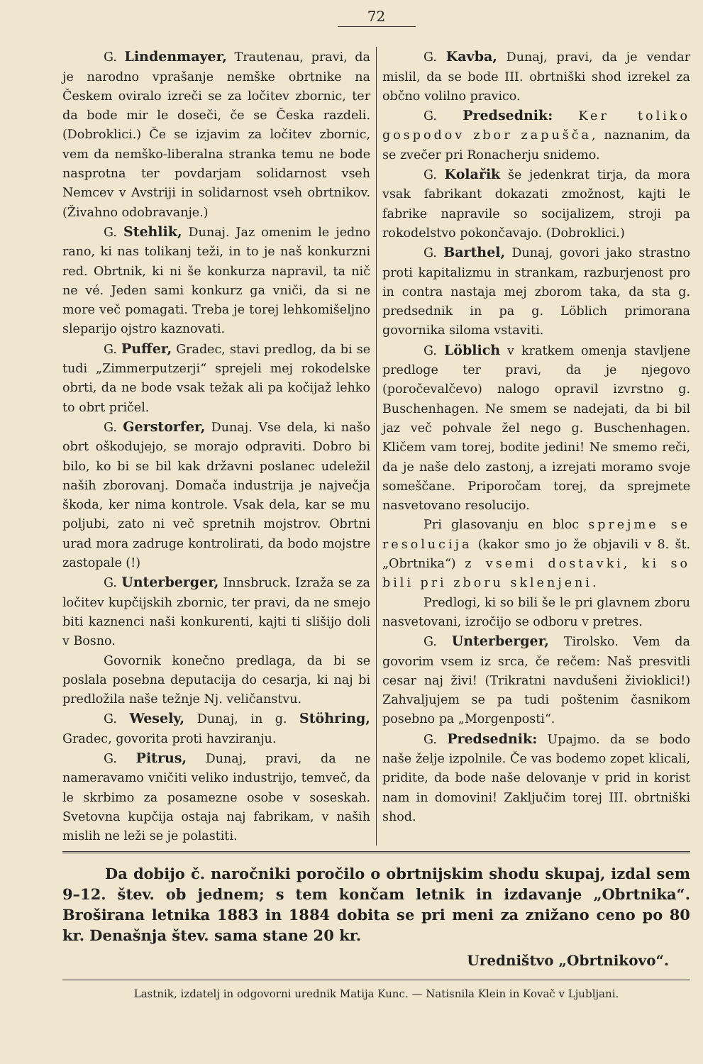72
G. Lindenmayer, Trautenau, pravi, da je narodno vprašanje nemške obrtnike na Českem oviralo izreči se za ločitev zbornic, ter da bode mir le doseči, če se Česka razdeli. (Dobroklici.) Če se izjavim za ločitev zbornic, vem da nemško-liberalna stranka temu ne bode nasprotna ter povdarjam solidarnost vseh Nemcev v Avstriji in solidarnost vseh obrtnikov. (Živahno odobravanje.)
G. Stehlik, Dunaj. Jaz omenim le jedno rano, ki nas tolikanj teži, in to je naš konkurzni red. Obrtnik, ki ni še konkurza napravil, ta nič ne vé. Jeden sami konkurz ga vniči, da si ne more več pomagati. Treba je torej lehkomišeljno sleparijo ojstro kaznovati.
G. Puffer, Gradec, stavi predlog, da bi se tudi „Zimmerputzerji“ sprejeli mej rokodelske obrti, da ne bode vsak težak ali pa kočijaž lehko to obrt pričel.
G. Gerstorfer, Dunaj. Vse dela, ki našo obrt oškodujejo, se morajo odpraviti. Dobro bi bilo, ko bi se bil kak državni poslanec udeležil naših zborovanj. Domača industrija je največja škoda, ker nima kontrole. Vsak dela, kar se mu poljubi, zato ni več spretnih mojstrov. Obrtni urad mora zadruge kontrolirati, da bodo mojstre zastopale (!)
G. Unterberger, Innsbruck. Izraža se za ločitev kupčijskih zbornic, ter pravi, da ne smejo biti kaznenci naši konkurenti, kajti ti slišijo doli v Bosno.
Govornik konečno predlaga, da bi se poslala posebna deputacija do cesarja, ki naj bi predložila naše težnje Nj. veličanstvu.
G. Wesely, Dunaj, in g. Stöhring, Gradec, govorita proti havziranju.
G. Pitrus, Dunaj, pravi, da ne nameravamo vničiti veliko industrijo, temveč, da le skrbimo za posamezne osobe v soseskah. Svetovna kupčija ostaja naj fabrikam, v naših mislih ne leži se je polastiti.
G. Kavba, Dunaj, pravi, da je vendar mislil, da se bode III. obrtniški shod izrekel za občno volilno pravico.
G. Predsednik: Ker toliko gospodov zbor zapušča, naznanim, da se zvečer pri Ronacherju snidemo.
G. Kolařik še jedenkrat tirja, da mora vsak fabrikant dokazati zmožnost, kajti le fabrike napravile so socijalizem, stroji pa rokodelstvo pokončavajo. (Dobroklici.)
G. Barthel, Dunaj, govori jako strastno proti kapitalizmu in strankam, razburjenost pro in contra nastaja mej zborom taka, da sta g. predsednik in pa g. Löblich primorana govornika siloma vstaviti.
G. Löblich v kratkem omenja stavljene predloge ter pravi, da je njegovo (poročevalčevo) nalogo opravil izvrstno g. Buschenhagen. Ne smem se nadejati, da bi bil jaz več pohvale žel nego g. Buschenhagen. Kličem vam torej, bodite jedini! Ne smemo reči, da je naše delo zastonj, a izrejati moramo svoje someščane. Priporočam torej, da sprejmete nasvetovano resolucijo.
Pri glasovanju en bloc sprejme se resolucija (kakor smo jo že objavili v 8. št. „Obrtnika“) z vsemi dostavki, ki so bili pri zboru sklenjeni.
Predlogi, ki so bili še le pri glavnem zboru nasvetovani, izročijo se odboru v pretres.
G. Unterberger, Tirolsko. Vem da govorim vsem iz srca, če rečem: Naš presvitli cesar naj živi! (Trikratni navdušeni živioklici!) Zahvaljujem se pa tudi poštenim časnikom posebno pa „Morgenposti“.
G. Predsednik: Upajmo. da se bodo naše želje izpolnile. Če vas bodemo zopet klicali, pridite, da bode naše delovanje v prid in korist nam in domovini! Zaključim torej III. obrtniški shod.
Da dobijo č. naročniki poročilo o obrtnijskim shodu skupaj, izdal sem 9–12. štev. ob jednem; s tem končam letnik in izdavanje „Obrtnika“. Broširana letnika 1883 in 1884 dobita se pri meni za znižano ceno po 80 kr. Denašnja štev. sama stane 20 kr.
Uredništvo „Obrtnikovo“.
Lastnik, izdatelj in odgovorni urednik Matija Kunc. — Natisnila Klein in Kovač v Ljubljani.